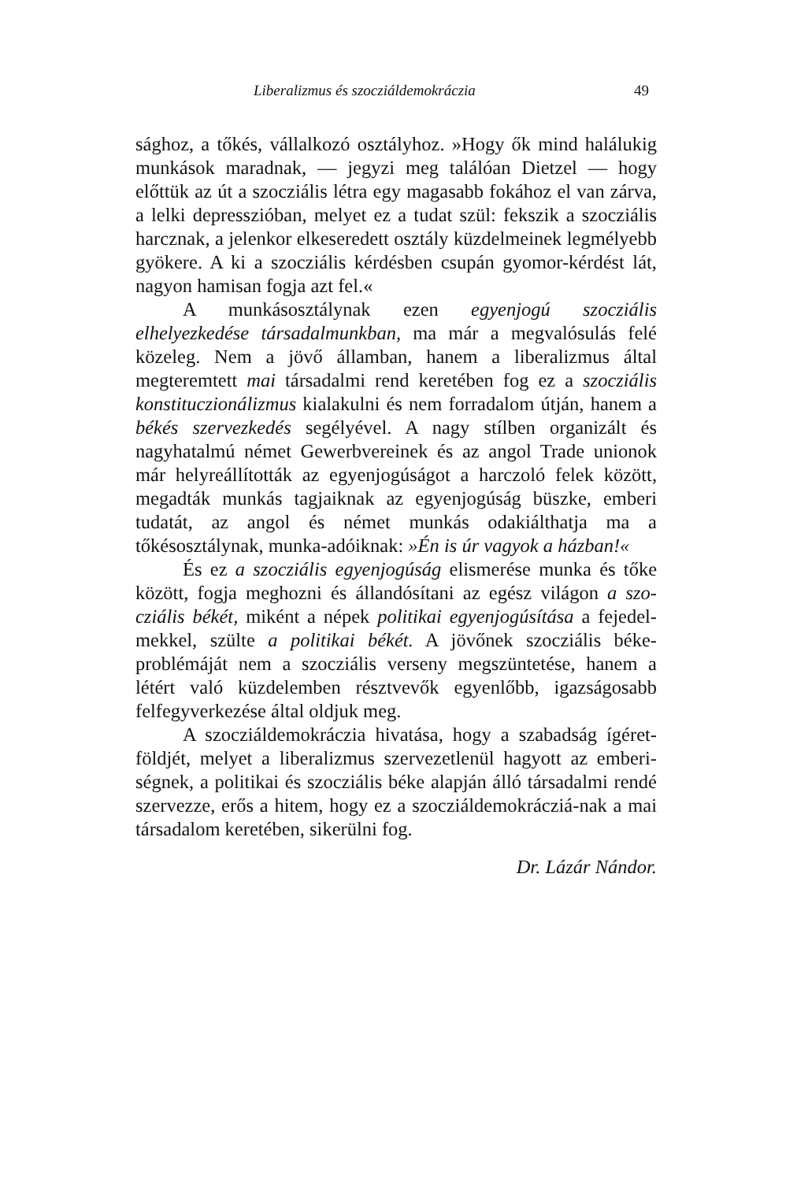Liberalizmus és szocziáldemokráczia 49
sághoz, a tőkés, vállalkozó osztályhoz. »Hogy ők mind halálukig munkások maradnak, — jegyzi meg találóan Dietzel — hogy előttük az út a szocziális létra egy magasabb fokához el van zárva, a lelki depresszióban, melyet ez a tudat szül: fekszik a szocziális harcznak, a jelenkor elkeseredett osztály küzdelmeinek legmélyebb gyökere. A ki a szocziális kérdésben csupán gyomor-kérdést lát, nagyon hamisan fogja azt fel.«
A munkásosztálynak ezen egyenjogú szocziális elhelyezkedése társadalmunkban, ma már a megvalósulás felé közeleg. Nem a jövő államban, hanem a liberalizmus által megteremtett mai társadalmi rend keretében fog ez a szocziális konstituczionálizmus kialakulni és nem forradalom útján, hanem a békés szervezkedés segélyével. A nagy stílben organizált és nagyhatalmú német Gewerbvereinek és az angol Trade unionok már helyreállították az egyenjogúságot a harczoló felek között, megadták munkás tagjaiknak az egyenjogúság büszke, emberi tudatát, az angol és német munkás odakiálthatja ma a tőkésosztálynak, munka-adóiknak: »Én is úr vagyok a házban!«
És ez a szocziális egyenjogúság elismerése munka és tőke között, fogja meghozni és állandósítani az egész világon a szo-cziális békét, miként a népek politikai egyenjogúsítása a fejedel-mekkel, szülte a politikai békét. A jövőnek szocziális béke-problémáját nem a szocziális verseny megszüntetése, hanem a létért való küzdelemben résztvevők egyenlőbb, igazságosabb felfegyverkezése által oldjuk meg.
A szocziáldemokráczia hivatása, hogy a szabadság ígéret-földjét, melyet a liberalizmus szervezetlenül hagyott az emberi-ségnek, a politikai és szocziális béke alapján álló társadalmi rendé szervezze, erős a hitem, hogy ez a szocziáldemokrácziá-nak a mai társadalom keretében, sikerülni fog.
Dr. Lázár Nándor.